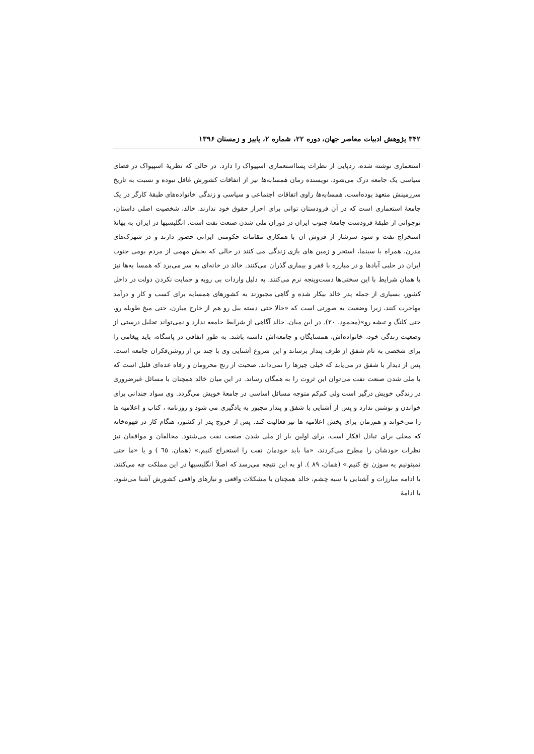۳۴۲ پژوهش ادبیات معاصر جهان، دوره ۲۲، شماره ۲، پاییز و زمستان ۱۳۹۶
استعماری نوشته شده، ردپایی از نظرات پسااستعماری اسپیواک را دارد. در حالی که نظریهٔ اسپیواک در فضای سیاسی یک جامعه درک می‌شود، نویسنده رمان همسایه‌ها نیز از اتفاقات کشورش غافل نبوده و نسبت به تاریخ سرزمینش متعهد بوده‌است. همسایه‌ها راوی اتفاقات اجتماعی و سیاسی و زندگی خانواده‌های طبقهٔ کارگر در یک جامعهٔ استعماری است که در آن فرودستان توانی برای احراز حقوق خود ندارند. خالد، شخصیت اصلی داستان، نوجوانی از طبقهٔ فرودست جامعهٔ جنوب ایران در دوران ملی شدن صنعت نفت است. انگلیسیها در ایران به بهانهٔ استخراج نفت و سود سرشار از فروش آن با همکاری مقامات حکومتی ایرانی حضور دارند و در شهرک‌های مدرن، همراه با سینما، استخر و زمین های بازی زندگی می کنند در حالی که بخش مهمی از مردم بومی جنوب ایران در حلبی آبادها و در مبارزه با فقر و بیماری گذران می‌کنند. خالد در خانه‌ای به سر می‌برد که همسا یه‌ها نیز با همان شرایط با این سختی‌ها دست‌وپنجه نرم می‌کنند. به دلیل واردات بی رویه و حمایت نکردن دولت در داخل کشور، بسیاری از جمله پدر خالد بیکار شده و گاهی مجبورند به کشورهای همسایه برای کسب و کار و درآمد مهاجرت کنند، زیرا وضعیت به صورتی است که «حالا حتی دسته بیل رو هم از خارج میارن، حتی میخ طویله رو، حتی کلنگ و تیشه رو»(محمود، ۲۰). در این میان، خالد آگاهی از شرایط جامعه ندارد و نمی‌تواند تحلیل درستی از وضعیت زندگی خود، خانواده‌اش، همسایگان و جامعه‌اش داشته باشد. به طور اتفاقی در پاسگاه، باید پیغامی را برای شخصی به نام شفق از طرف پندار برساند و این شروع آشنایی وی با چند تن از روشن‌فکران جامعه است. پس از دیدار با شفق در می‌یابد که خیلی چیزها را نمی‌داند. صحبت از رنج محرومان و رفاه عده‌ای قلیل است که با ملی شدن صنعت نفت می‌توان این ثروت را به همگان رساند. در این میان خالد همچنان با مسائل غیرضروری در زندگی خویش درگیر است ولی کم‌کم متوجه مسائل اساسی در جامعهٔ خویش می‌گردد. وی سواد چندانی برای خواندن و نوشتن ندارد و پس از آشنایی با شفق و پندار مجبور به یادگیری می شود و روزنامه ، کتاب و اعلامیه ها را می‌خواند و هم‌زمان برای پخش اعلامیه ها نیز فعالیت کند. پس از خروج پدر از کشور، هنگام کار در قهوه‌خانه که محلی برای تبادل افکار است، برای اولین بار از ملی شدن صنعت نفت می‌شنود. مخالفان و موافقان نیز نظرات خودشان را مطرح می‌کردند، «ما باید خودمان نفت را استخراج کنیم.» (همان، ٦٥ ) و یا «ما حتی نمیتونیم یه سوزن نخ کنیم.» (همان، ۸۹ ). او به این نتیجه می‌رسد که اصلاً انگلیسیها در این مملکت چه می‌کنند. با ادامه مبارزات و آشنایی با سیه چشم، خالد همچنان با مشکلات واقعی و نیازهای واقعی کشورش آشنا می‌شود. با ادامهٔ